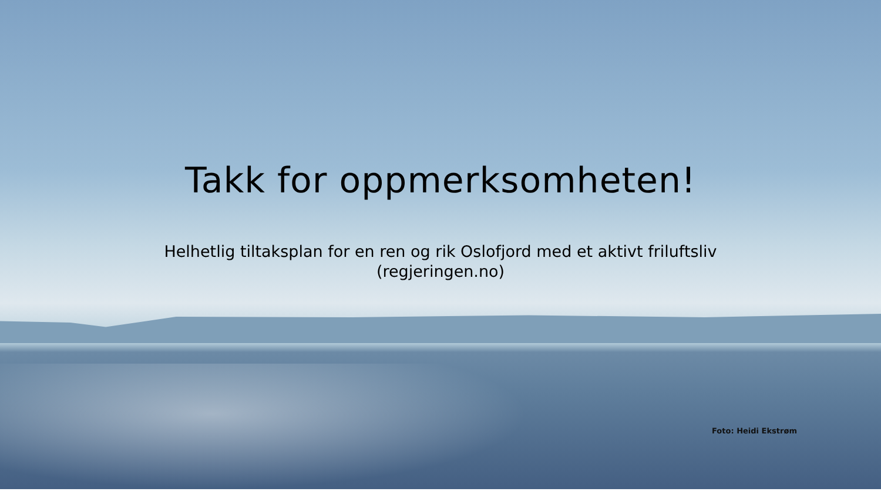Takk for oppmerksomheten!
Helhetlig tiltaksplan for en ren og rik Oslofjord med et aktivt friluftsliv
(regjeringen.no)
Foto: Heidi Ekstrøm